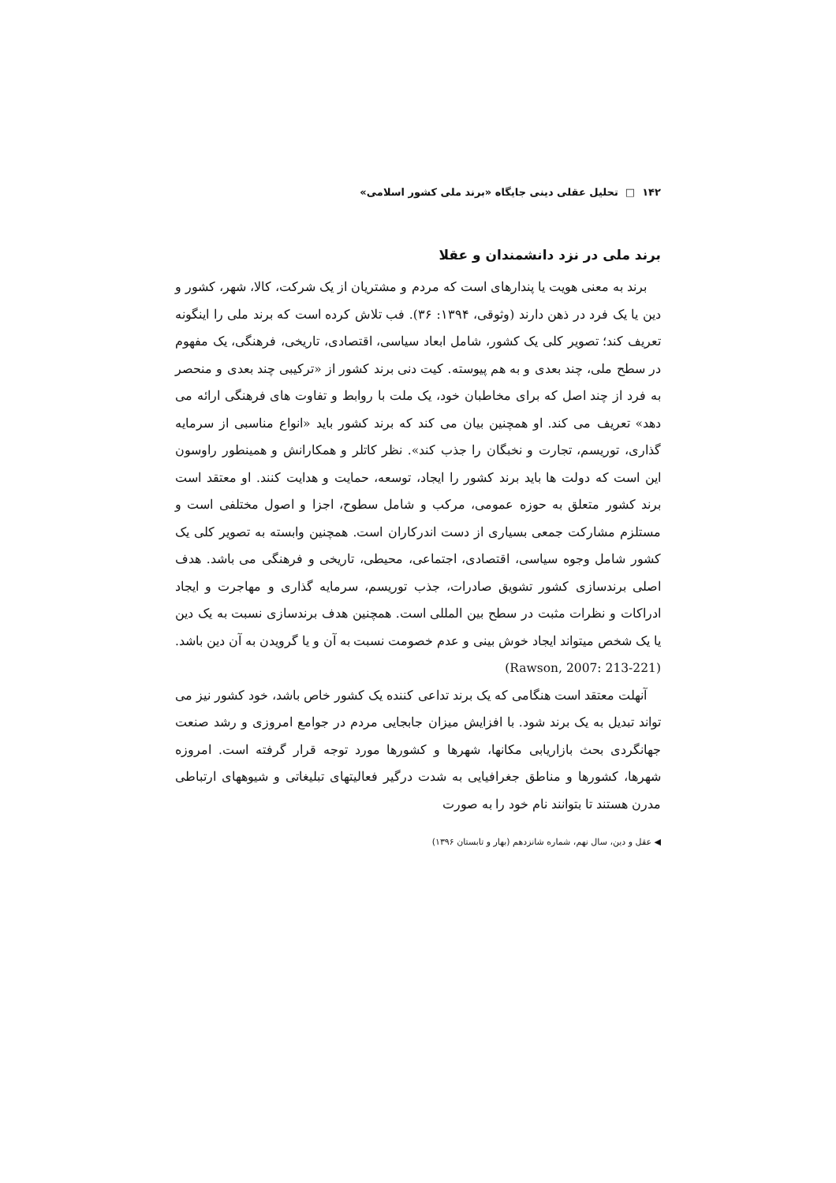۱۴۲ □ تحلیل عقلی دینی جایگاه «برند ملی کشور اسلامی»
برند ملی در نزد دانشمندان و عقلا
برند به معنی هویت یا پندارهای است که مردم و مشتریان از یک شرکت، کالا، شهر، کشور و دین یا یک فرد در ذهن دارند (وثوقی، ۱۳۹۴: ۳۶). فب تلاش کرده است که برند ملی را اینگونه تعریف کند؛ تصویر کلی یک کشور، شامل ابعاد سیاسی، اقتصادی، تاریخی، فرهنگی، یک مفهوم در سطح ملی، چند بعدی و به هم پیوسته. کیت دنی برند کشور از «ترکیبی چند بعدی و منحصر به فرد از چند اصل که برای مخاطبان خود، یک ملت با روابط و تفاوت های فرهنگی ارائه می دهد» تعریف می کند. او همچنین بیان می کند که برند کشور باید «انواع مناسبی از سرمایه گذاری، توریسم، تجارت و نخبگان را جذب کند». نظر کاتلر و همکارانش و همینطور راوسون این است که دولت ها باید برند کشور را ایجاد، توسعه، حمایت و هدایت کنند. او معتقد است برند کشور متعلق به حوزه عمومی، مرکب و شامل سطوح، اجزا و اصول مختلفی است و مستلزم مشارکت جمعی بسیاری از دست اندرکاران است. همچنین وابسته به تصویر کلی یک کشور شامل وجوه سیاسی، اقتصادی، اجتماعی، محیطی، تاریخی و فرهنگی می باشد. هدف اصلی برندسازی کشور تشویق صادرات، جذب توریسم، سرمایه گذاری و مهاجرت و ایجاد ادراکات و نظرات مثبت در سطح بین المللی است. همچنین هدف برندسازی نسبت به یک دین یا یک شخص میتواند ایجاد خوش بینی و عدم خصومت نسبت به آن و یا گرویدن به آن دین باشد. (Rawson, 2007: 213-221)
آنهلت معتقد است هنگامی که یک برند تداعی کننده یک کشور خاص باشد، خود کشور نیز می تواند تبدیل به یک برند شود. با افزایش میزان جابجایی مردم در جوامع امروزی و رشد صنعت جهانگردی بحث بازاریابی مکانها، شهرها و کشورها مورد توجه قرار گرفته است. امروزه شهرها، کشورها و مناطق جغرافیایی به شدت درگیر فعالیتهای تبلیغاتی و شیوههای ارتباطی مدرن هستند تا بتوانند نام خود را به صورت
◀ عقل و دین، سال نهم، شماره شانزدهم (بهار و تابستان ۱۳۹۶)